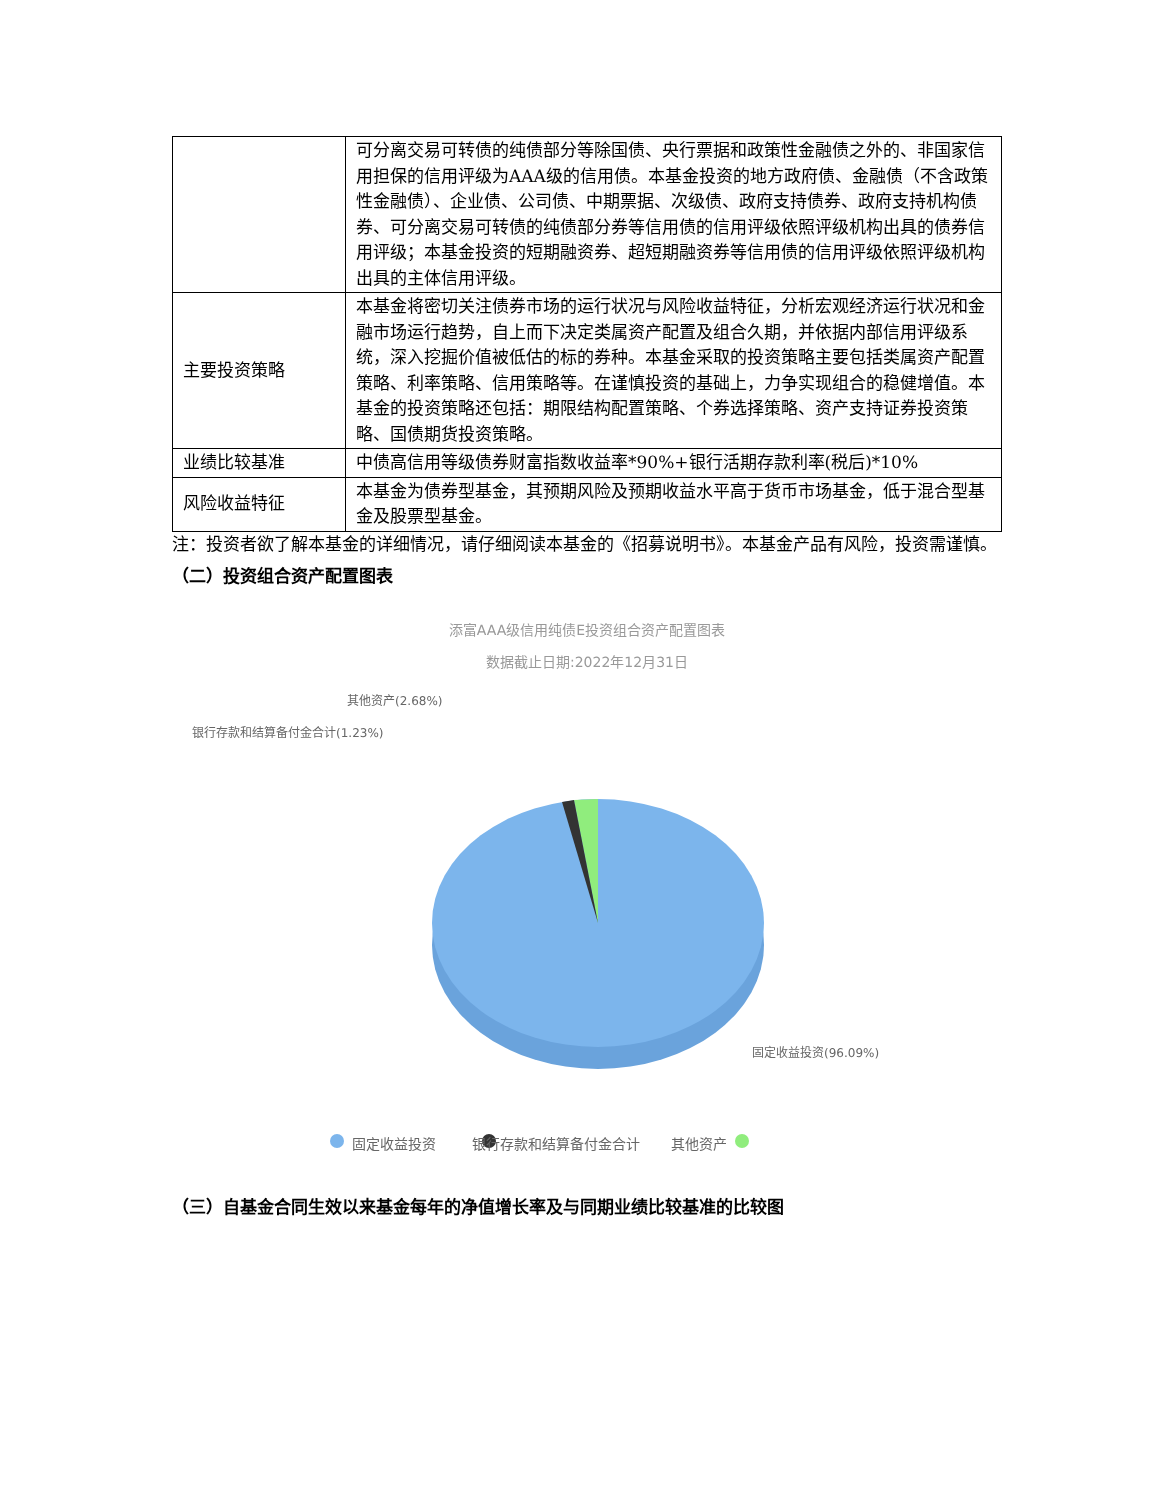| | 可分离交易可转债的纯债部分等除国债、央行票据和政策性金融债之外的、非国家信用担保的信用评级为AAA级的信用债。本基金投资的地方政府债、金融债（不含政策性金融债）、企业债、公司债、中期票据、次级债、政府支持债券、政府支持机构债券、可分离交易可转债的纯债部分券等信用债的信用评级依照评级机构出具的债券信用评级；本基金投资的短期融资券、超短期融资券等信用债的信用评级依照评级机构出具的主体信用评级。 |
| 主要投资策略 | 本基金将密切关注债券市场的运行状况与风险收益特征，分析宏观经济运行状况和金融市场运行趋势，自上而下决定类属资产配置及组合久期，并依据内部信用评级系统，深入挖掘价值被低估的标的券种。本基金采取的投资策略主要包括类属资产配置策略、利率策略、信用策略等。在谨慎投资的基础上，力争实现组合的稳健增值。本基金的投资策略还包括：期限结构配置策略、个券选择策略、资产支持证券投资策略、国债期货投资策略。 |
| 业绩比较基准 | 中债高信用等级债券财富指数收益率*90%+银行活期存款利率(税后)*10% |
| 风险收益特征 | 本基金为债券型基金，其预期风险及预期收益水平高于货币市场基金，低于混合型基金及股票型基金。 |
注：投资者欲了解本基金的详细情况，请仔细阅读本基金的《招募说明书》。本基金产品有风险，投资需谨慎。
（二）投资组合资产配置图表
添富AAA级信用纯债E投资组合资产配置图表
数据截止日期:2022年12月31日
其他资产(2.68%)
银行存款和结算备付金合计(1.23%)
固定收益投资(96.09%)
固定收益投资 银行存款和结算备付金合计 其他资产
（三）自基金合同生效以来基金每年的净值增长率及与同期业绩比较基准的比较图